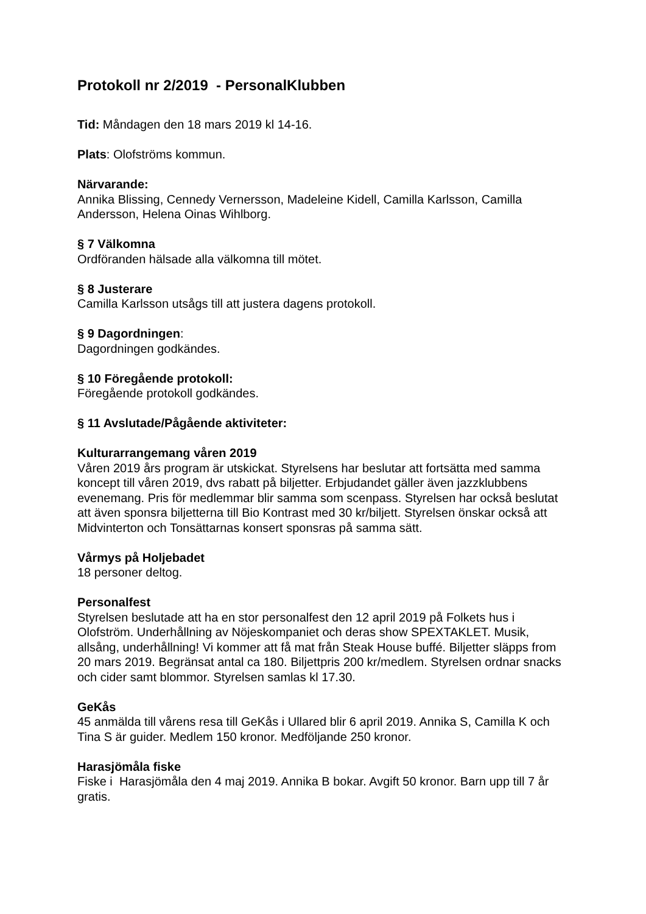Protokoll nr 2/2019 - PersonalKlubben
Tid: Måndagen den 18 mars 2019 kl 14-16.
Plats: Olofströms kommun.
Närvarande:
Annika Blissing, Cennedy Vernersson, Madeleine Kidell, Camilla Karlsson, Camilla Andersson, Helena Oinas Wihlborg.
§ 7 Välkomna
Ordföranden hälsade alla välkomna till mötet.
§ 8 Justerare
Camilla Karlsson utsågs till att justera dagens protokoll.
§ 9 Dagordningen:
Dagordningen godkändes.
§ 10 Föregående protokoll:
Föregående protokoll godkändes.
§ 11 Avslutade/Pågående aktiviteter:
Kulturarrangemang våren 2019
Våren 2019 års program är utskickat. Styrelsens har beslutar att fortsätta med samma koncept till våren 2019, dvs rabatt på biljetter. Erbjudandet gäller även jazzklubbens evenemang. Pris för medlemmar blir samma som scenpass. Styrelsen har också beslutat att även sponsra biljetterna till Bio Kontrast med 30 kr/biljett. Styrelsen önskar också att Midvinterton och Tonsättarnas konsert sponsras på samma sätt.
Vårmys på Holjebadet
18 personer deltog.
Personalfest
Styrelsen beslutade att ha en stor personalfest den 12 april 2019 på Folkets hus i Olofström. Underhållning av Nöjeskompaniet och deras show SPEXTAKLET. Musik, allsång, underhållning! Vi kommer att få mat från Steak House buffé. Biljetter släpps from 20 mars 2019. Begränsat antal ca 180. Biljettpris 200 kr/medlem. Styrelsen ordnar snacks och cider samt blommor. Styrelsen samlas kl 17.30.
GeKås
45 anmälda till vårens resa till GeKås i Ullared blir 6 april 2019. Annika S, Camilla K och Tina S är guider. Medlem 150 kronor. Medföljande 250 kronor.
Harasjömåla fiske
Fiske i Harasjömåla den 4 maj 2019. Annika B bokar. Avgift 50 kronor. Barn upp till 7 år gratis.